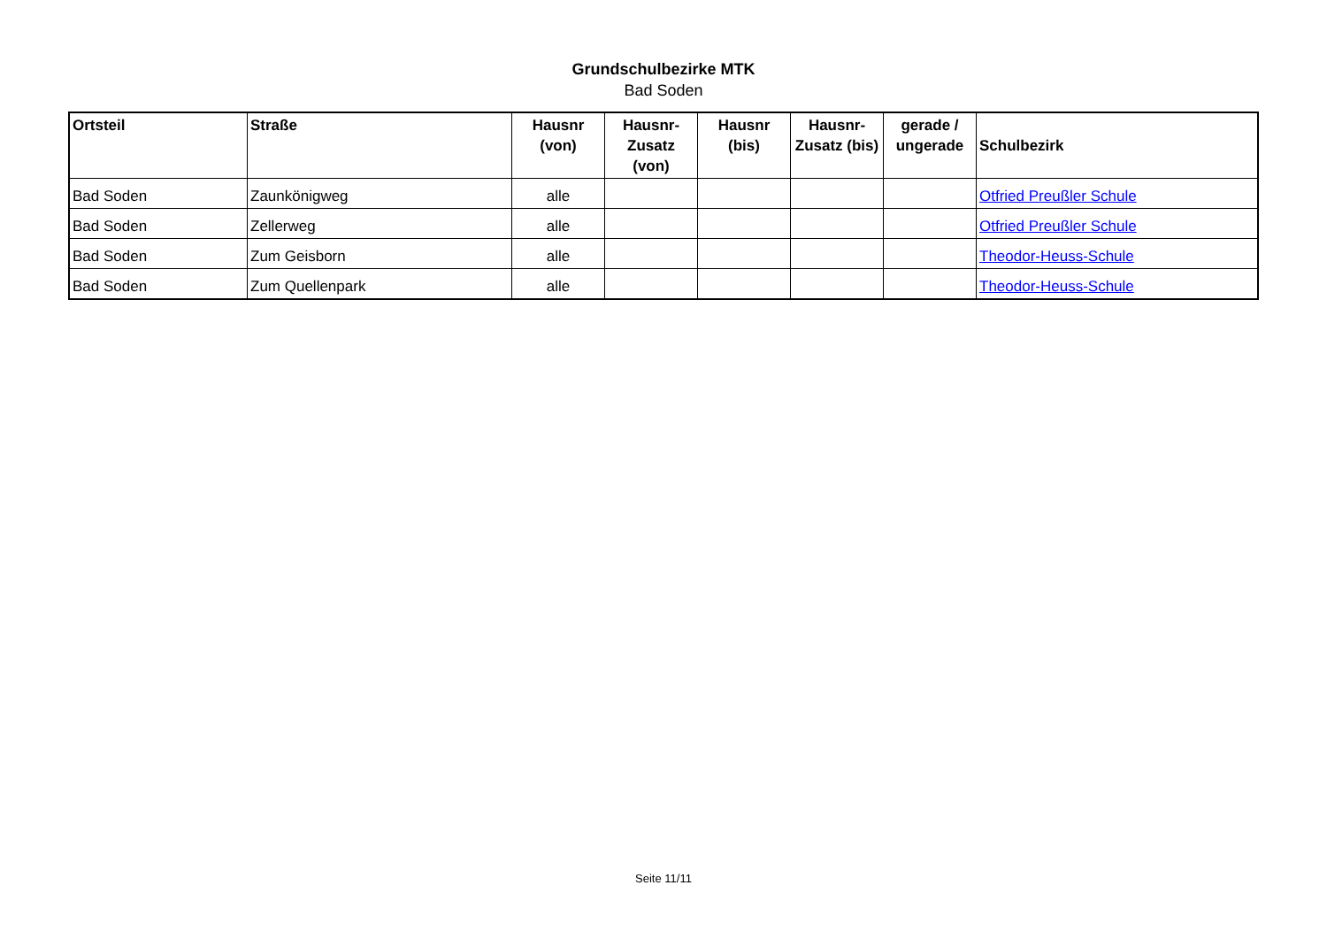Grundschulbezirke MTK
Bad Soden
| Ortsteil | Straße | Hausnr (von) | Hausnr-Zusatz (von) | Hausnr (bis) | Hausnr-Zusatz (bis) | gerade / ungerade | Schulbezirk |
| --- | --- | --- | --- | --- | --- | --- | --- |
| Bad Soden | Zaunkönigweg | alle | | | | | Otfried Preußler Schule |
| Bad Soden | Zellerweg | alle | | | | | Otfried Preußler Schule |
| Bad Soden | Zum Geisborn | alle | | | | | Theodor-Heuss-Schule |
| Bad Soden | Zum Quellenpark | alle | | | | | Theodor-Heuss-Schule |
Seite 11/11